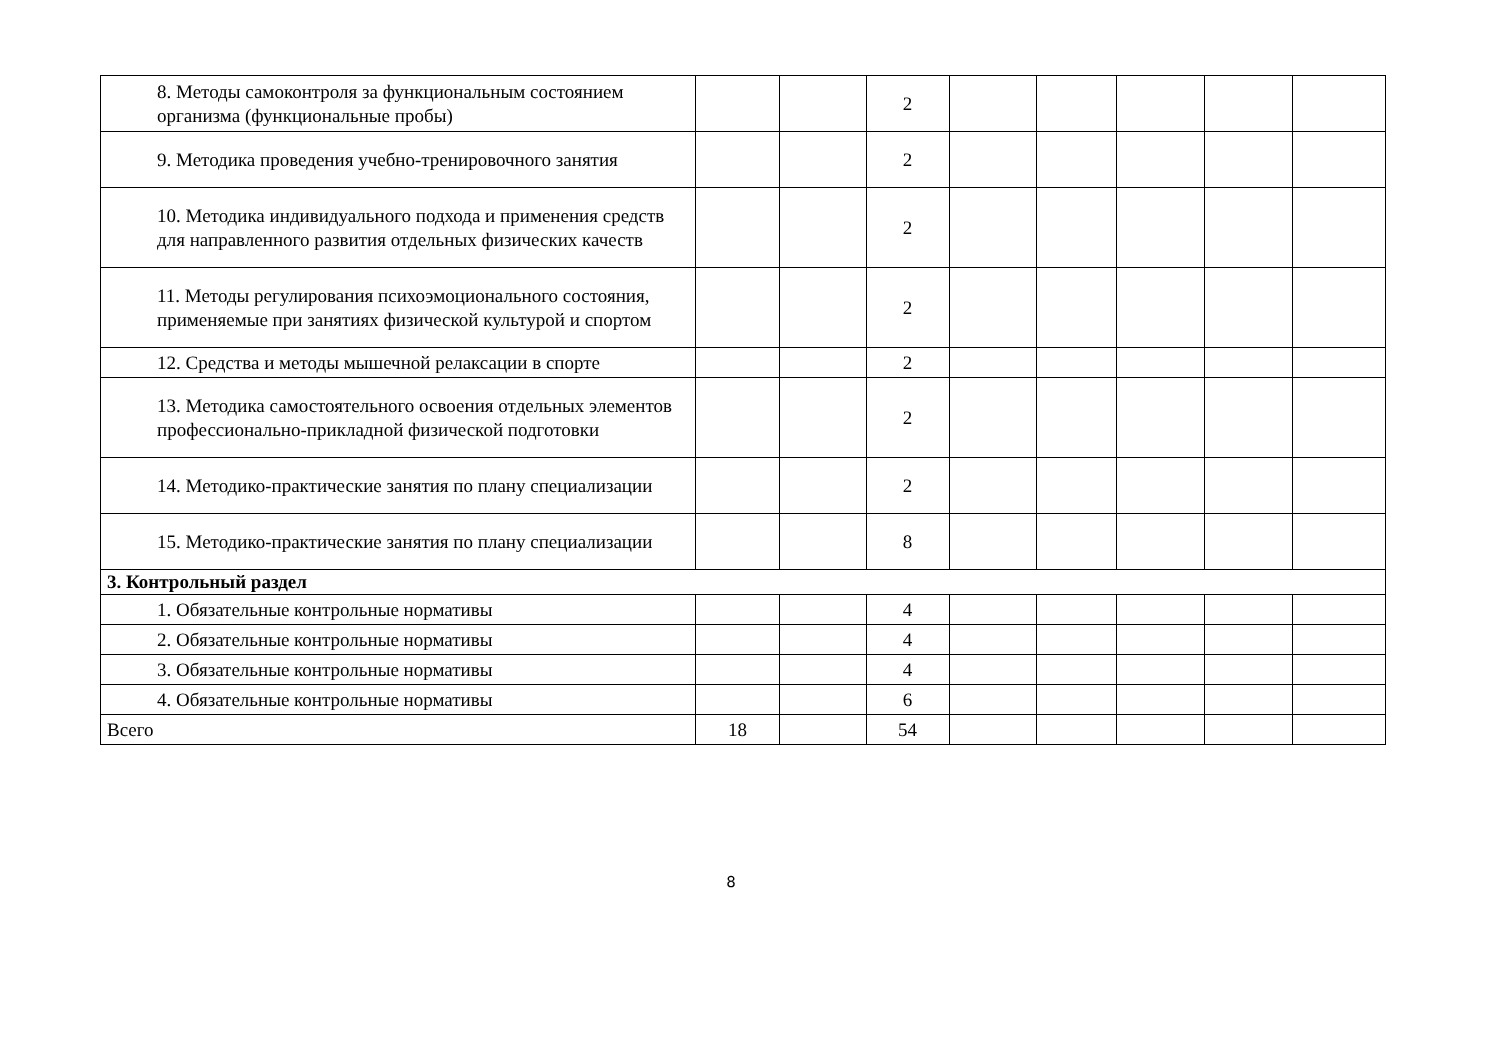| 8. Методы самоконтроля за функциональным состоянием организма (функциональные пробы) | | | 2 | | | | | |
| 9. Методика проведения учебно-тренировочного занятия | | | 2 | | | | | |
| 10. Методика индивидуального подхода и применения средств для направленного развития отдельных физических качеств | | | 2 | | | | | |
| 11. Методы регулирования психоэмоционального состояния, применяемые при занятиях физической культурой и спортом | | | 2 | | | | | |
| 12. Средства и методы мышечной релаксации в спорте | | | 2 | | | | | |
| 13. Методика самостоятельного освоения отдельных элементов профессионально-прикладной физической подготовки | | | 2 | | | | | |
| 14. Методико-практические занятия по плану специализации | | | 2 | | | | | |
| 15. Методико-практические занятия по плану специализации | | | 8 | | | | | |
| 3. Контрольный раздел | | | | | | | | |
| 1. Обязательные контрольные нормативы | | | 4 | | | | | |
| 2. Обязательные контрольные нормативы | | | 4 | | | | | |
| 3. Обязательные контрольные нормативы | | | 4 | | | | | |
| 4. Обязательные контрольные нормативы | | | 6 | | | | | |
| Всего | 18 | | 54 | | | | | |
8